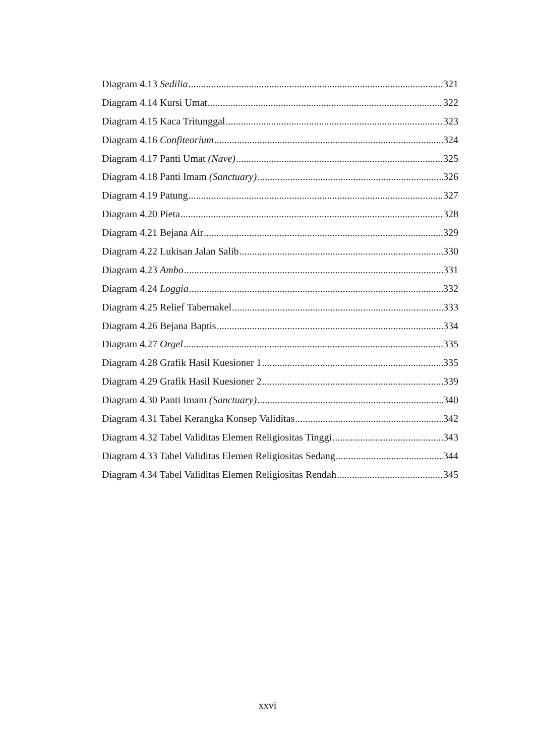Diagram 4.13 Sedilia 321
Diagram 4.14 Kursi Umat 322
Diagram 4.15 Kaca Tritunggal 323
Diagram 4.16 Confiteorium 324
Diagram 4.17 Panti Umat (Nave) 325
Diagram 4.18 Panti Imam (Sanctuary) 326
Diagram 4.19 Patung 327
Diagram 4.20 Pieta 328
Diagram 4.21 Bejana Air 329
Diagram 4.22 Lukisan Jalan Salib 330
Diagram 4.23 Ambo 331
Diagram 4.24 Loggia 332
Diagram 4.25 Relief Tabernakel 333
Diagram 4.26 Bejana Baptis 334
Diagram 4.27 Orgel 335
Diagram 4.28 Grafik Hasil Kuesioner 1 335
Diagram 4.29 Grafik Hasil Kuesioner 2 339
Diagram 4.30 Panti Imam (Sanctuary) 340
Diagram 4.31 Tabel Kerangka Konsep Validitas 342
Diagram 4.32 Tabel Validitas Elemen Religiositas Tinggi 343
Diagram 4.33 Tabel Validitas Elemen Religiositas Sedang 344
Diagram 4.34 Tabel Validitas Elemen Religiositas Rendah 345
xxvi